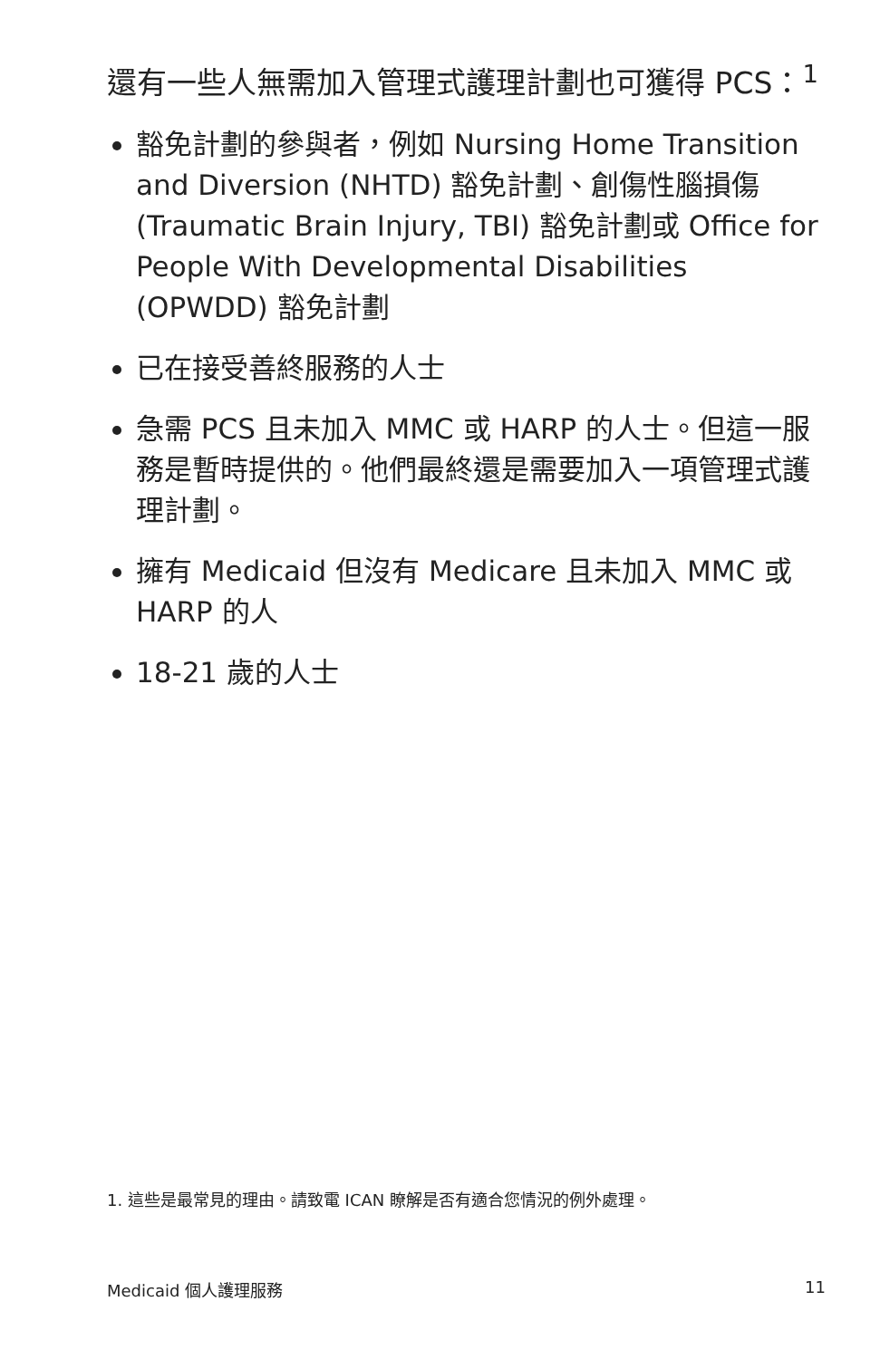還有一些人無需加入管理式護理計劃也可獲得 PCS：<sup>1</sup>
豁免計劃的參與者，例如 Nursing Home Transition and Diversion (NHTD) 豁免計劃、創傷性腦損傷 (Traumatic Brain Injury, TBI) 豁免計劃或 Office for People With Developmental Disabilities (OPWDD) 豁免計劃
已在接受善終服務的人士
急需 PCS 且未加入 MMC 或 HARP 的人士。但這一服務是暫時提供的。他們最終還是需要加入一項管理式護理計劃。
擁有 Medicaid 但沒有 Medicare 且未加入 MMC 或 HARP 的人
18-21 歲的人士
1. 這些是最常見的理由。請致電 ICAN 瞭解是否有適合您情況的例外處理。
Medicaid 個人護理服務 11